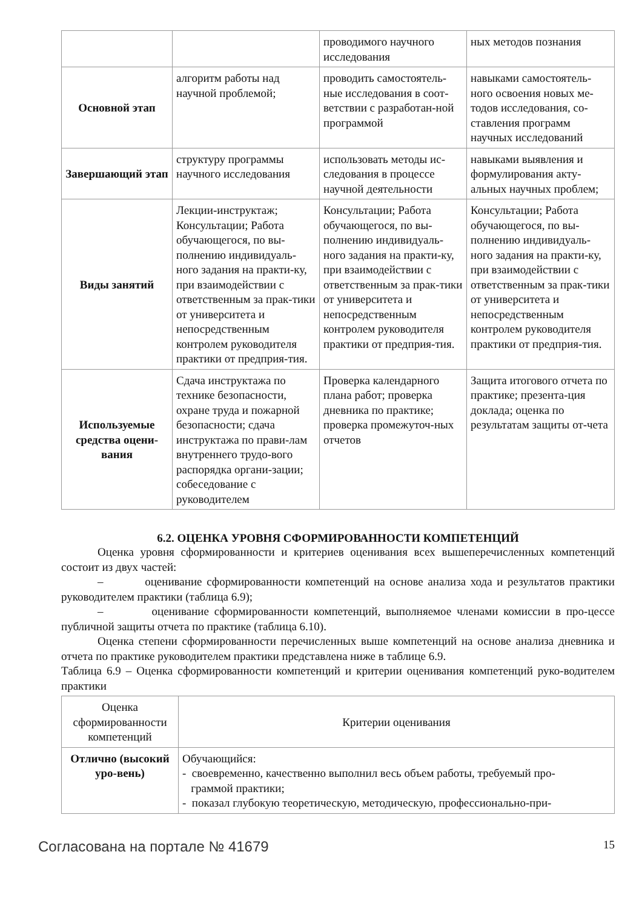| | | проводимого научного исследования | ных методов познания |
| Основной этап | алгоритм работы над научной проблемой; | проводить самостоятель-ные исследования в соот-ветствии с разработан-ной программой | навыками самостоятель-ного освоения новых ме-тодов исследования, со-ставления программ научных исследований |
| Завершающий этап | структуру программы научного исследования | использовать методы ис-следования в процессе научной деятельности | навыками выявления и формулирования акту-альных научных проблем; |
| Виды занятий | Лекции-инструктаж; Консультации; Работа обучающегося, по вы-полнению индивидуаль-ного задания на практи-ку, при взаимодействии с ответственным за прак-тики от университета и непосредственным контролем руководителя практики от предприя-тия. | Консультации; Работа обучающегося, по вы-полнению индивидуаль-ного задания на практи-ку, при взаимодействии с ответственным за прак-тики от университета и непосредственным контролем руководителя практики от предприя-тия. | Консультации; Работа обучающегося, по вы-полнению индивидуаль-ного задания на практи-ку, при взаимодействии с ответственным за прак-тики от университета и непосредственным контролем руководителя практики от предприя-тия. |
| Используемые средства оцени-вания | Сдача инструктажа по технике безопасности, охране труда и пожарной безопасности; сдача инструктажа по прави-лам внутреннего трудо-вого распорядка органи-зации; собеседование с руководителем | Проверка календарного плана работ; проверка дневника по практике; проверка промежуточ-ных отчетов | Защита итогового отчета по практике; презента-ция доклада; оценка по результатам защиты от-чета |
6.2. ОЦЕНКА УРОВНЯ СФОРМИРОВАННОСТИ КОМПЕТЕНЦИЙ
Оценка уровня сформированности и критериев оценивания всех вышеперечисленных компетенций состоит из двух частей:
– оценивание сформированности компетенций на основе анализа хода и результатов практики руководителем практики (таблица 6.9);
– оценивание сформированности компетенций, выполняемое членами комиссии в про-цессе публичной защиты отчета по практике (таблица 6.10).
Оценка степени сформированности перечисленных выше компетенций на основе анализа дневника и отчета по практике руководителем практики представлена ниже в таблице 6.9.
Таблица 6.9 – Оценка сформированности компетенций и критерии оценивания компетенций руко-водителем практики
| Оценка сформированности компетенций | Критерии оценивания |
| --- | --- |
| Отлично (высокий уро-вень) | Обучающийся: - своевременно, качественно выполнил весь объем работы, требуемый про- граммой практики; - показал глубокую теоретическую, методическую, профессионально-при- |
Согласована на портале № 41679 15